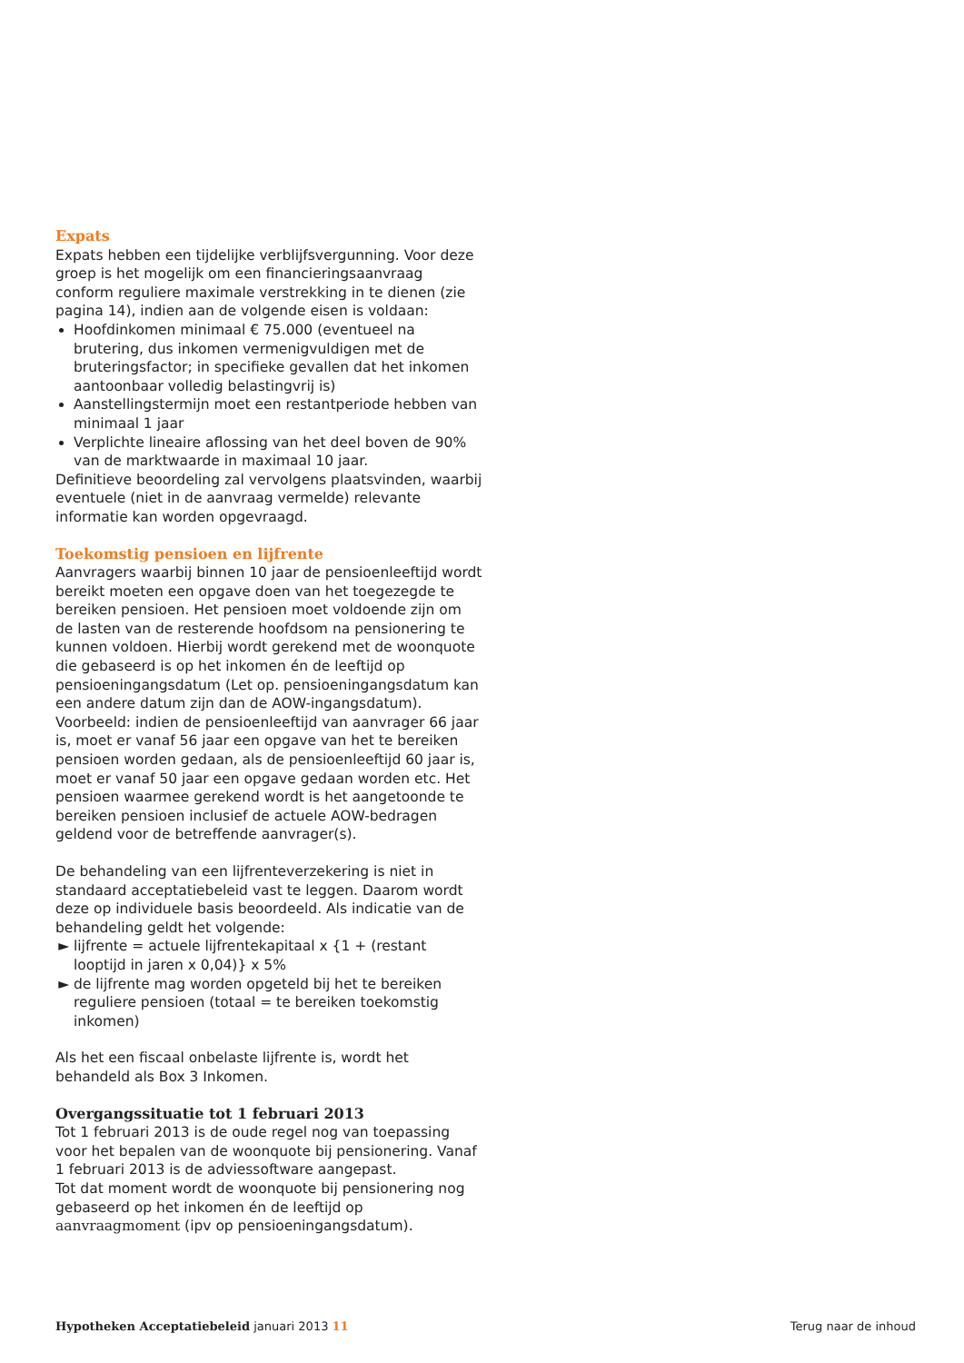Expats
Expats hebben een tijdelijke verblijfsvergunning. Voor deze groep is het mogelijk om een financieringsaanvraag conform reguliere maximale verstrekking in te dienen (zie pagina 14), indien aan de volgende eisen is voldaan:
Hoofdinkomen minimaal € 75.000 (eventueel na brutering, dus inkomen vermenigvuldigen met de bruteringsfactor; in specifieke gevallen dat het inkomen aantoonbaar volledig belastingvrij is)
Aanstellingstermijn moet een restantperiode hebben van minimaal 1 jaar
Verplichte lineaire aflossing van het deel boven de 90% van de marktwaarde in maximaal 10 jaar.
Definitieve beoordeling zal vervolgens plaatsvinden, waarbij eventuele (niet in de aanvraag vermelde) relevante informatie kan worden opgevraagd.
Toekomstig pensioen en lijfrente
Aanvragers waarbij binnen 10 jaar de pensioenleeftijd wordt bereikt moeten een opgave doen van het toegezegde te bereiken pensioen. Het pensioen moet voldoende zijn om de lasten van de resterende hoofdsom na pensionering te kunnen voldoen. Hierbij wordt gerekend met de woonquote die gebaseerd is op het inkomen én de leeftijd op pensioeningangsdatum (Let op. pensioeningangsdatum kan een andere datum zijn dan de AOW-ingangsdatum). Voorbeeld: indien de pensioenleeftijd van aanvrager 66 jaar is, moet er vanaf 56 jaar een opgave van het te bereiken pensioen worden gedaan, als de pensioenleeftijd 60 jaar is, moet er vanaf 50 jaar een opgave gedaan worden etc. Het pensioen waarmee gerekend wordt is het aangetoonde te bereiken pensioen inclusief de actuele AOW-bedragen geldend voor de betreffende aanvrager(s).
De behandeling van een lijfrenteverzekering is niet in standaard acceptatiebeleid vast te leggen. Daarom wordt deze op individuele basis beoordeeld. Als indicatie van de behandeling geldt het volgende:
lijfrente = actuele lijfrentekapitaal x {1 + (restant looptijd in jaren x 0,04)} x 5%
de lijfrente mag worden opgeteld bij het te bereiken reguliere pensioen (totaal = te bereiken toekomstig inkomen)
Als het een fiscaal onbelaste lijfrente is, wordt het behandeld als Box 3 Inkomen.
Overgangssituatie tot 1 februari 2013
Tot 1 februari 2013 is de oude regel nog van toepassing voor het bepalen van de woonquote bij pensionering. Vanaf 1 februari 2013 is de adviessoftware aangepast.
Tot dat moment wordt de woonquote bij pensionering nog gebaseerd op het inkomen én de leeftijd op aanvraagmoment (ipv op pensioeningangsdatum).
Hypotheken Acceptatiebeleid januari 2013 11 Terug naar de inhoud